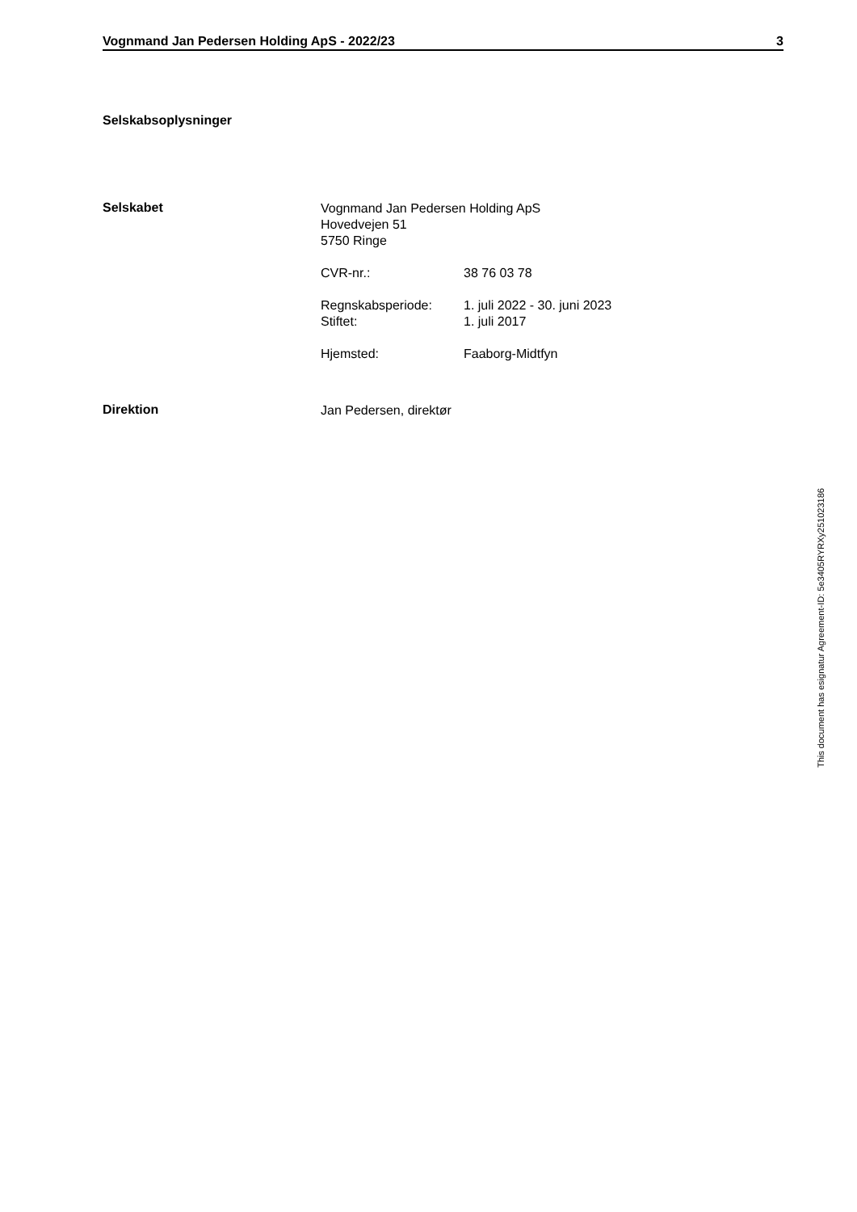Vognmand Jan Pedersen Holding ApS - 2022/23 3
Selskabsoplysninger
Selskabet
Vognmand Jan Pedersen Holding ApS
Hovedvejen 51
5750 Ringe
CVR-nr.: 38 76 03 78
Regnskabsperiode: 1. juli 2022 - 30. juni 2023
Stiftet: 1. juli 2017
Hjemsted: Faaborg-Midtfyn
Direktion
Jan Pedersen, direktør
This document has esignatur Agreement-ID: 5e3405RYRXy251023186